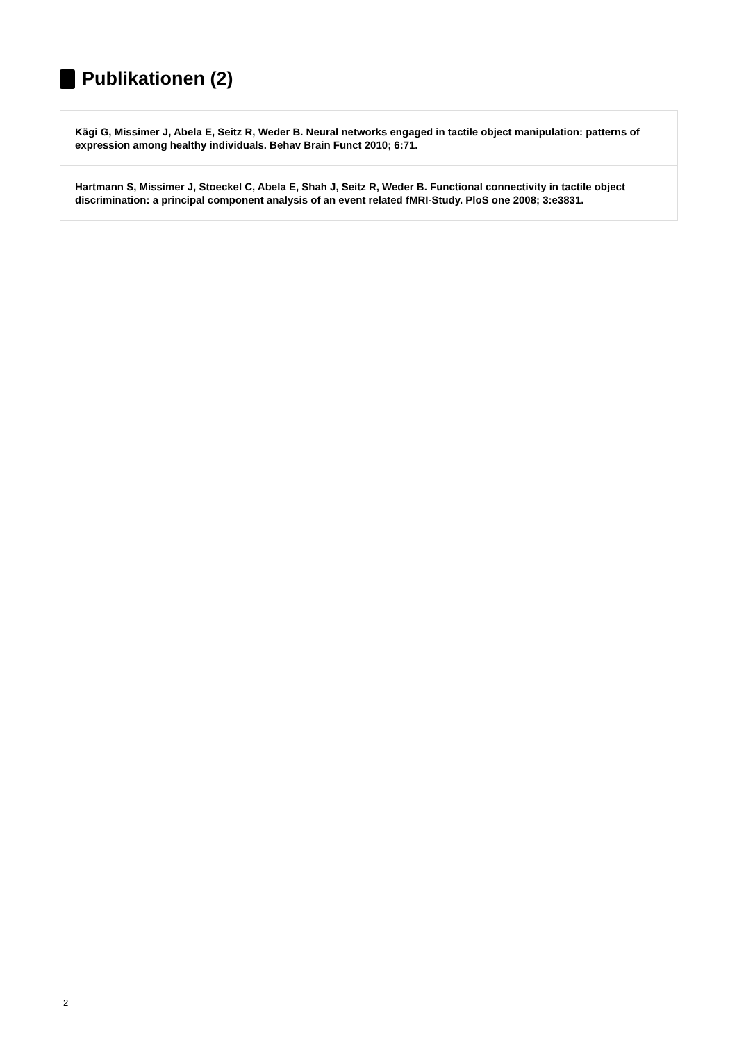Publikationen (2)
Kägi G, Missimer J, Abela E, Seitz R, Weder B. Neural networks engaged in tactile object manipulation: patterns of expression among healthy individuals. Behav Brain Funct 2010; 6:71.
Hartmann S, Missimer J, Stoeckel C, Abela E, Shah J, Seitz R, Weder B. Functional connectivity in tactile object discrimination: a principal component analysis of an event related fMRI-Study. PloS one 2008; 3:e3831.
2